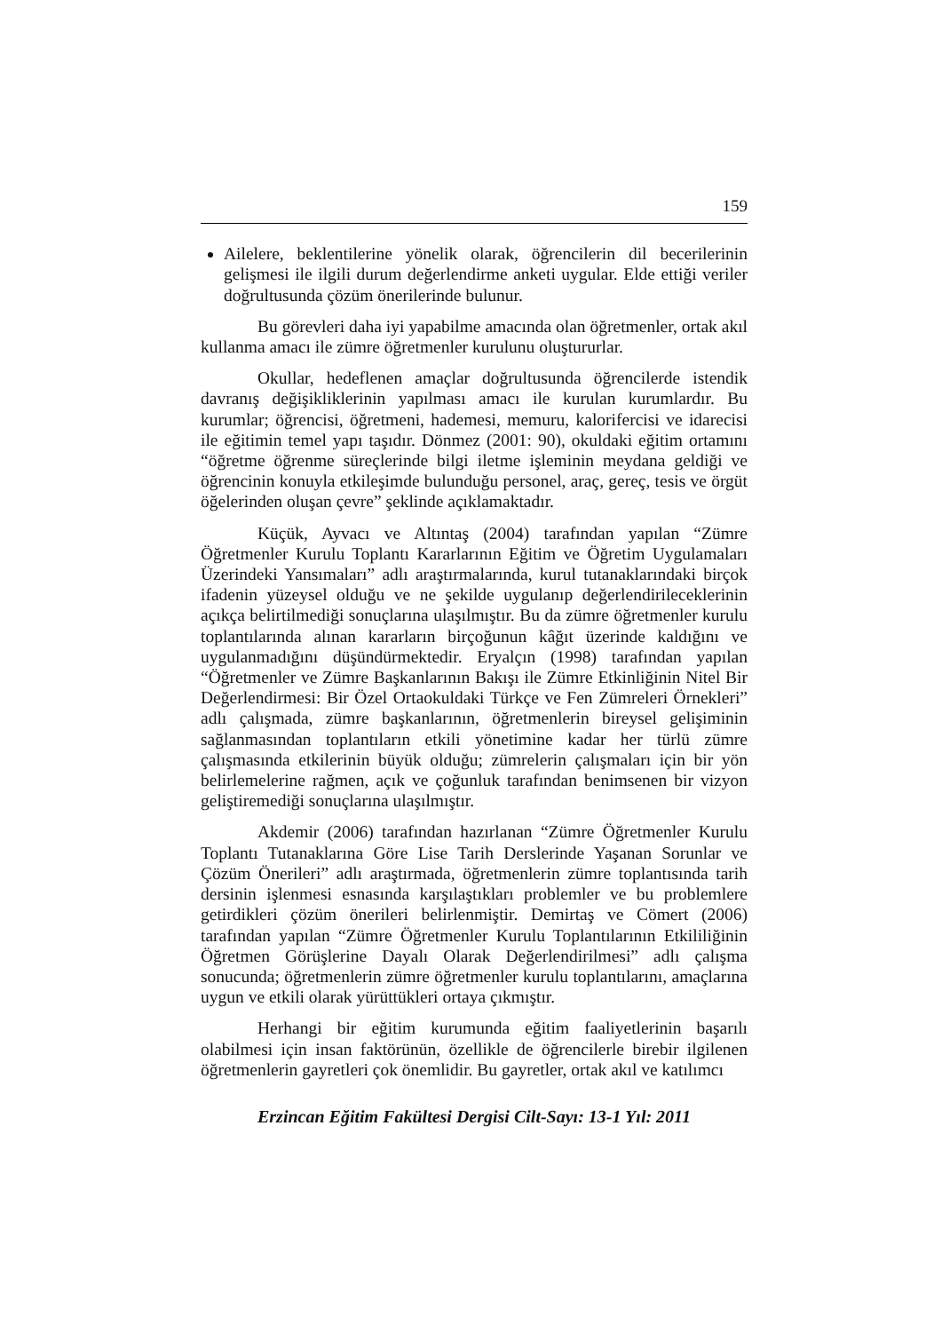159
Ailelere, beklentilerine yönelik olarak, öğrencilerin dil becerilerinin gelişmesi ile ilgili durum değerlendirme anketi uygular. Elde ettiği veriler doğrultusunda çözüm önerilerinde bulunur.
Bu görevleri daha iyi yapabilme amacında olan öğretmenler, ortak akıl kullanma amacı ile zümre öğretmenler kurulunu oluştururlar.
Okullar, hedeflenen amaçlar doğrultusunda öğrencilerde istendik davranış değişikliklerinin yapılması amacı ile kurulan kurumlardır. Bu kurumlar; öğrencisi, öğretmeni, hademesi, memuru, kalorifercisi ve idarecisi ile eğitimin temel yapı taşıdır. Dönmez (2001: 90), okuldaki eğitim ortamını “öğretme öğrenme süreçlerinde bilgi iletme işleminin meydana geldiği ve öğrencinin konuyla etkileşimde bulunduğu personel, araç, gereç, tesis ve örgüt öğelerinden oluşan çevre” şeklinde açıklamaktadır.
Küçük, Ayvacı ve Altıntaş (2004) tarafından yapılan “Zümre Öğretmenler Kurulu Toplantı Kararlarının Eğitim ve Öğretim Uygulamaları Üzerindeki Yansımaları” adlı araştırmalarında, kurul tutanaklarındaki birçok ifadenin yüzeysel olduğu ve ne şekilde uygulanıp değerlendirileceklerinin açıkça belirtilmediği sonuçlarına ulaşılmıştır. Bu da zümre öğretmenler kurulu toplantılarında alınan kararların birçoğunun kâğıt üzerinde kaldığını ve uygulanmadığını düşündürmektedir. Eryalçın (1998) tarafından yapılan “Öğretmenler ve Zümre Başkanlarının Bakışı ile Zümre Etkinliğinin Nitel Bir Değerlendirmesi: Bir Özel Ortaokuldaki Türkçe ve Fen Zümreleri Örnekleri” adlı çalışmada, zümre başkanlarının, öğretmenlerin bireysel gelişiminin sağlanmasından toplantıların etkili yönetimine kadar her türlü zümre çalışmasında etkilerinin büyük olduğu; zümrelerin çalışmaları için bir yön belirlemelerine rağmen, açık ve çoğunluk tarafından benimsenen bir vizyon geliştiremediği sonuçlarına ulaşılmıştır.
Akdemir (2006) tarafından hazırlanan “Zümre Öğretmenler Kurulu Toplantı Tutanaklarına Göre Lise Tarih Derslerinde Yaşanan Sorunlar ve Çözüm Önerileri” adlı araştırmada, öğretmenlerin zümre toplantısında tarih dersinin işlenmesi esnasında karşılaştıkları problemler ve bu problemlere getirdikleri çözüm önerileri belirlenmiştir. Demirtaş ve Cömert (2006) tarafından yapılan “Zümre Öğretmenler Kurulu Toplantılarının Etkililiğinin Öğretmen Görüşlerine Dayalı Olarak Değerlendirilmesi” adlı çalışma sonucunda; öğretmenlerin zümre öğretmenler kurulu toplantılarını, amaçlarına uygun ve etkili olarak yürüttükleri ortaya çıkmıştır.
Herhangi bir eğitim kurumunda eğitim faaliyetlerinin başarılı olabilmesi için insan faktörünün, özellikle de öğrencilerle birebir ilgilenen öğretmenlerin gayretleri çok önemlidir. Bu gayretler, ortak akıl ve katılımcı
Erzincan Eğitim Fakültesi Dergisi Cilt-Sayı: 13-1 Yıl: 2011